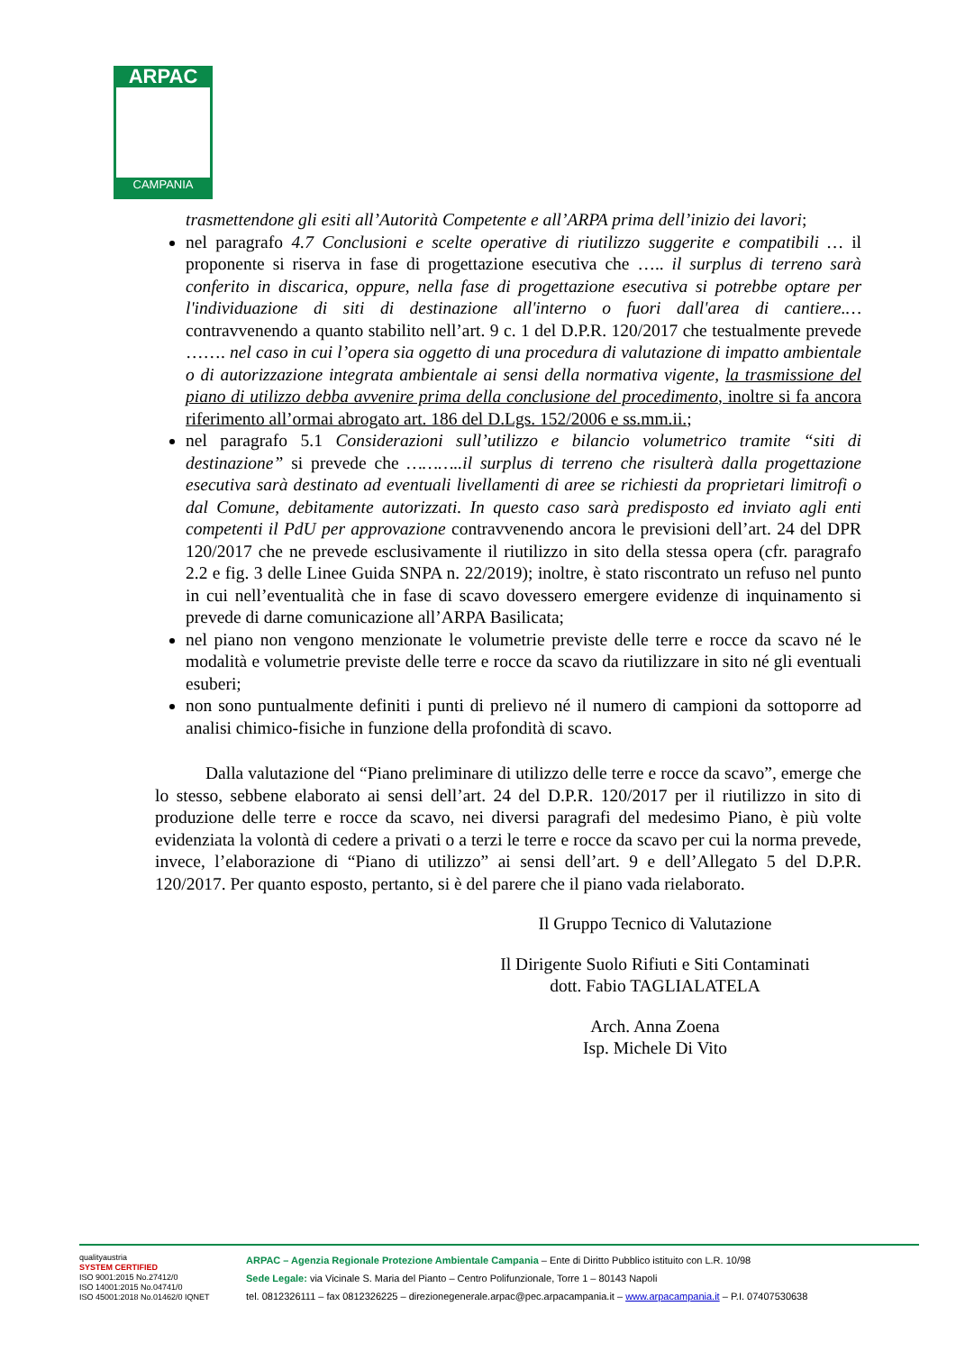ARPAC
CAMPANIA
trasmettendone gli esiti all’Autorità Competente e all’ARPA prima dell’inizio dei lavori;
nel paragrafo 4.7 Conclusioni e scelte operative di riutilizzo suggerite e compatibili … il proponente si riserva in fase di progettazione esecutiva che ….. il surplus di terreno sarà conferito in discarica, oppure, nella fase di progettazione esecutiva si potrebbe optare per l'individuazione di siti di destinazione all'interno o fuori dall'area di cantiere.… contravvenendo a quanto stabilito nell’art. 9 c. 1 del D.P.R. 120/2017 che testualmente prevede ……. nel caso in cui l’opera sia oggetto di una procedura di valutazione di impatto ambientale o di autorizzazione integrata ambientale ai sensi della normativa vigente, la trasmissione del piano di utilizzo debba avvenire prima della conclusione del procedimento, inoltre si fa ancora riferimento all’ormai abrogato art. 186 del D.Lgs. 152/2006 e ss.mm.ii.;
nel paragrafo 5.1 Considerazioni sull’utilizzo e bilancio volumetrico tramite “siti di destinazione” si prevede che ………..il surplus di terreno che risulterà dalla progettazione esecutiva sarà destinato ad eventuali livellamenti di aree se richiesti da proprietari limitrofi o dal Comune, debitamente autorizzati. In questo caso sarà predisposto ed inviato agli enti competenti il PdU per approvazione contravvenendo ancora le previsioni dell’art. 24 del DPR 120/2017 che ne prevede esclusivamente il riutilizzo in sito della stessa opera (cfr. paragrafo 2.2 e fig. 3 delle Linee Guida SNPA n. 22/2019); inoltre, è stato riscontrato un refuso nel punto in cui nell’eventualità che in fase di scavo dovessero emergere evidenze di inquinamento si prevede di darne comunicazione all’ARPA Basilicata;
nel piano non vengono menzionate le volumetrie previste delle terre e rocce da scavo né le modalità e volumetrie previste delle terre e rocce da scavo da riutilizzare in sito né gli eventuali esuberi;
non sono puntualmente definiti i punti di prelievo né il numero di campioni da sottoporre ad analisi chimico-fisiche in funzione della profondità di scavo.
Dalla valutazione del “Piano preliminare di utilizzo delle terre e rocce da scavo”, emerge che lo stesso, sebbene elaborato ai sensi dell’art. 24 del D.P.R. 120/2017 per il riutilizzo in sito di produzione delle terre e rocce da scavo, nei diversi paragrafi del medesimo Piano, è più volte evidenziata la volontà di cedere a privati o a terzi le terre e rocce da scavo per cui la norma prevede, invece, l’elaborazione di “Piano di utilizzo” ai sensi dell’art. 9 e dell’Allegato 5 del D.P.R. 120/2017. Per quanto esposto, pertanto, si è del parere che il piano vada rielaborato.
Il Gruppo Tecnico di Valutazione
Il Dirigente Suolo Rifiuti e Siti Contaminati
dott. Fabio TAGLIALATELA
Arch. Anna Zoena
Isp. Michele Di Vito
qualityaustria
SYSTEM CERTIFIED
ISO 9001:2015 No.27412/0
ISO 14001:2015 No.04741/0
ISO 45001:2018 No.01462/0 IQNET
ARPAC – Agenzia Regionale Protezione Ambientale Campania – Ente di Diritto Pubblico istituito con L.R. 10/98
Sede Legale: via Vicinale S. Maria del Pianto – Centro Polifunzionale, Torre 1 – 80143 Napoli
tel. 0812326111 – fax 0812326225 – direzionegenerale.arpac@pec.arpacampania.it – www.arpacampania.it – P.I. 07407530638